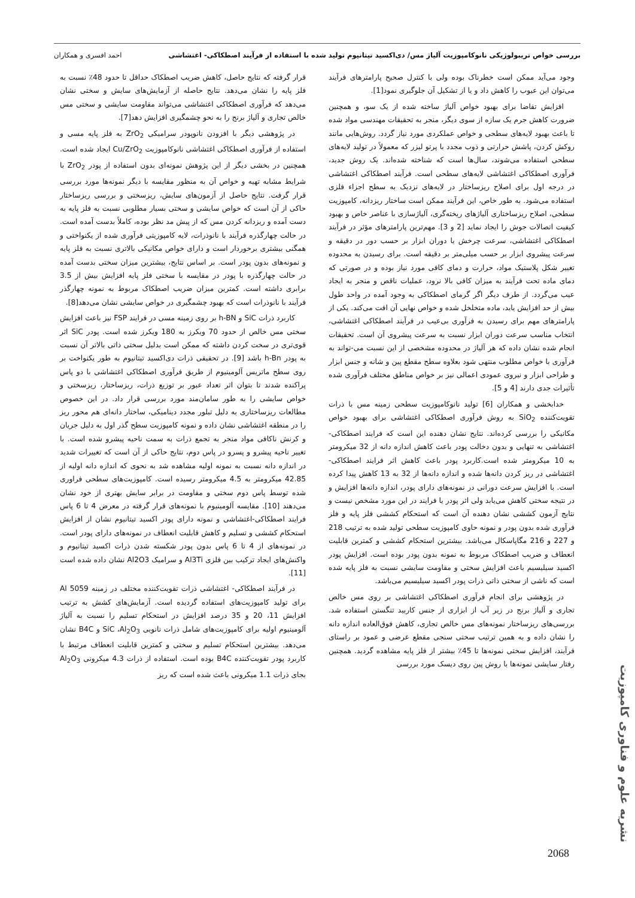بررسی خواص تریبولوژیکی نانوکامپوزیت آلیاژ مس/ دی‌اکسید تیتانیوم تولید شده با استفاده از فرآیند اصطکاکی- اغتشاشی احمد افسری و همکاران
وجود می‌آید ممکن است خطرناک بوده ولی با کنترل صحیح پارامترهای فرآیند می‌توان این عیوب را کاهش داد و یا از تشکیل آن جلوگیری نمود[1].
افزایش تقاضا برای بهبود خواص آلیاژ ساخته شده از یک سو، و همچنین ضرورت کاهش جرم یک سازه از سوی دیگر، منجر به تحقیقات مهندسی مواد شده تا باعث بهبود لایه‌های سطحی و خواص عملکردی مورد نیاز گردد. روش‌هایی مانند روکش کردن، پاشش حرارتی و ذوب مجدد با پرتو لیزر که معمولاً در تولید لایه‌های سطحی استفاده می‌شوند، سال‌ها است که شناخته شده‌اند. یک روش جدید، فرآوری اصطکاکی اغتشاشی لایه‌های سطحی است. فرآیند اصطکاکی اغتشاشی در درجه اول برای اصلاح ریزساختار در لایه‌های نزدیک به سطح اجزاء فلزی استفاده می‌شود. به طور خاص، این فرآیند ممکن است ساختار ریزدانه، کامپوزیت سطحی، اصلاح ریزساختاری آلیاژهای ریخته‌گری، آلیاژسازی با عناصر خاص و بهبود کیفیت اتصالات جوش را ایجاد نماید [2 و 3]. مهم‌ترین پارامترهای مؤثر در فرآیند اصطکاکی اغتشاشی، سرعت چرخش یا دوران ابزار بر حسب دور در دقیقه و سرعت پیشروی ابزار بر حسب میلی‌متر بر دقیقه است. برای رسیدن به محدوده تغییر شکل پلاستیک مواد، حرارت و دمای کافی مورد نیاز بوده و در صورتی که دمای ماده تحت فرآیند به میزان کافی بالا نرود، عملیات ناقص و منجر به ایجاد عیب می‌گردد. از طرف دیگر اگر گرمای اصطکاکی به وجود آمده در واحد طول بیش از حد افزایش یابد، ماده متخلخل شده و خواص نهایی آن افت می‌کند. یکی از پارامترهای مهم برای رسیدن به فرآوری بی‌عیب در فرآیند اصطکاکی اغتشاشی، انتخاب مناسب سرعت دوران ابزار نسبت به سرعت پیشروی آن است. تحقیقات انجام شده نشان داده که هر آلیاژ در محدوده مشخصی از این نسبت می-تواند به فرآوری با خواص مطلوب منتهی شود بعلاوه سطح مقطع پین و شانه و جنس ابزار و طراحی ابزار و نیروی عمودی اعمالی نیز بر خواص مناطق مختلف فرآوری شده تأثیرات جدی دارند [4 و 5].
خدابخشی و همکاران [6] تولید نانوکامپوزیت سطحی زمینه مس با ذرات تقویت‌کننده SiO<sub>2</sub> به روش فرآوری اصطکاکی اغتشاشی برای بهبود خواص مکانیکی را بررسی کرده‌اند. نتایج نشان دهنده این است که فرایند اصطکاکی-اغتشاشی به تنهایی و بدون دخالت پودر باعث کاهش اندازه دانه از 32 میکرومتر به 10 میکرومتر شده است.کاربرد پودر باعث کاهش اثر فرایند اصطکاکی-اغتشاشی در ریز کردن دانه‌ها شده و اندازه دانه‌ها از 32 به 13 کاهش پیدا کرده است. با افزایش سرعت دورانی در نمونه‌های دارای پودر، اندازه دانه‌ها افزایش و در نتیجه سختی کاهش می‌یابد ولی اثر پودر یا فرایند در این مورد مشخص نیست و نتایج آزمون کششی نشان دهنده آن است که استحکام کششی فلز پایه و فلز فرآوری شده بدون پودر و نمونه حاوی کامپوزیت سطحی تولید شده به ترتیب 218 و 227 و 216 مگاپاسکال می‌باشد. بیشترین استحکام کششی و کمترین قابلیت انعطاف و ضریب اصطکاک مربوط به نمونه بدون پودر بوده است. افزایش پودر اکسید سیلیسیم باعث افزایش سختی و مقاومت سایشی نسبت به فلز پایه شده است که ناشی از سختی ذاتی ذرات پودر اکسید سیلیسیم می‌باشد.
در پژوهشی برای انجام فرآوری اصطکاکی اغتشاشی بر روی مس خالص تجاری و آلیاژ برنج در زیر آب از ابزاری از جنس کاربید تنگستن استفاده شد. بررسی‌های ریزساختار نمونه‌های مس خالص تجاری، کاهش فوق‌العاده اندازه دانه را نشان داده و به همین ترتیب سختی سنجی مقطع عرضی و عمود بر راستای فرآیند، افزایش سختی نمونه‌ها تا 45٪ بیشتر از فلز پایه مشاهده گردید. همچنین رفتار سایشی نمونه‌ها با روش پین روی دیسک مورد بررسی
قرار گرفته که نتایج حاصل، کاهش ضریب اصطکاک حداقل تا حدود 48٪ نسبت به فلز پایه را نشان می‌دهد. نتایج حاصله از آزمایش‌های سایش و سختی نشان می‌دهد که فرآوری اصطکاکی اغتشاشی می‌تواند مقاومت سایشی و سختی مس خالص تجاری و آلیاژ برنج را به نحو چشمگیری افزایش دهد[7].
در پژوهشی دیگر با افزودن نانوپودر سرامیکی ZrO<sub>2</sub> به فلز پایه مسی و استفاده از فرآوری اصطکاکی اغتشاشی نانوکامپوزیت Cu/ZrO<sub>2</sub> ایجاد شده است. همچنین در بخشی دیگر از این پژوهش نمونه‌ای بدون استفاده از پودر ZrO<sub>2</sub> با شرایط مشابه تهیه و خواص آن به منظور مقایسه با دیگر نمونه‌ها مورد بررسی قرار گرفت. نتایج حاصل از آزمون‌های سایش، ریزسختی و بررسی ریزساختار حاکی از آن است که خواص سایشی و سختی بسیار مطلوبی نسبت به فلز پایه به دست آمده و ریزدانه کردن مس که از پیش مد نظر بوده، کاملاً بدست آمده است. در حالت چهارگذره فرآیند با نانوذرات، لایه کامپوزیتی فرآوری شده از یکنواختی و همگنی بیشتری برخوردار است و دارای خواص مکانیکی بالاتری نسبت به فلز پایه و نمونه‌های بدون پودر است. بر اساس نتایج، بیشترین میزان سختی بدست آمده در حالت چهارگذره با پودر در مقایسه با سختی فلز پایه افزایش بیش از 3.5 برابری داشته است. کمترین میزان ضریب اصطکاک مربوط به نمونه چهارگذر فرآیند با نانوذرات است که بهبود چشمگیری در خواص سایشی نشان می‌دهد[8].
کاربرد ذرات SiC و h-BN بر روی زمینه مسی در فرایند FSP نیز باعث افزایش سختی مس خالص از حدود 70 ویکرز به 180 ویکرز شده است. پودر SiC اثر قوی‌تری در سخت کردن داشته که ممکن است بدلیل سختی ذاتی بالاتر آن نسبت به پودر h-Bn باشد [9]. در تحقیقی ذرات دی‌اکسید تیتانیوم به طور یکنواخت بر روی سطح ماتریس آلومینیوم از طریق فرآوری اصطکاکی اغتشاشی با دو پاس پراکنده شدند تا بتوان اثر تعداد عبور بر توزیع ذرات، ریزساختار، ریزسختی و خواص سایشی را به طور سامان‌مند مورد بررسی قرار داد. در این خصوص مطالعات ریزساختاری به دلیل تبلور مجدد دینامیکی، ساختار دانه‌ای هم محور ریز را در منطقه اغتشاشی نشان داده و نمونه کامپوزیت سطح گذر اول به دلیل جریان و کرنش ناکافی مواد منجر به تجمع ذرات به سمت ناحیه پیشرو شده است. با تغییر ناحیه پیشرو و پسرو در پاس دوم، نتایج حاکی از آن است که تغییرات شدید در اندازه دانه نسبت به نمونه اولیه مشاهده شد به نحوی که اندازه دانه اولیه از 42.85 میکرومتر به 4.5 میکرومتر رسیده است. کامپوزیت‌های سطحی فراوری شده توسط پاس دوم سختی و مقاومت در برابر سایش بهتری از خود نشان می‌دهند [10]. مقایسه آلومینیوم با نمونه‌های قرار گرفته در معرض 4 تا 6 پاس فرایند اصطکاکی-اغتشاشی و نمونه دارای پودر اکسید تیتانیوم نشان از افزایش استحکام کششی و تسلیم و کاهش قابلیت انعطاف در نمونه‌های دارای پودر است. در نمونه‌های از 4 تا 6 پاس بدون پودر شکسته شدن ذرات اکسید تیتانیوم و واکنش‌های ایجاد ترکیب بین فلزی Al3Ti و سرامیک Al2O3 نشان داده شده است [11].
در فرآیند اصطکاکی- اغتشاشی ذرات تقویت‌کننده مختلف در زمینه Al 5059 برای تولید کامپوزیت‌های استفاده گردیده است. آزمایش‌های کشش به ترتیب افزایش 11، 20 و 35 درصد افزایش در استحکام تسلیم را نسبت به آلیاژ آلومینیوم اولیه برای کامپوزیت‌های شامل ذرات نانویی SiC ،Al<sub>2</sub>O<sub>3</sub> و B4C نشان می‌دهد. بیشترین استحکام تسلیم و سختی و کمترین قابلیت انعطاف مرتبط با کاربرد پودر تقویت‌کننده B4C بوده است. استفاده از ذرات 4.3 میکرونی Al<sub>2</sub>O<sub>3</sub> بجای ذرات 1.1 میکرونی باعث شده است که ریز
نشریه علوم و فناوری کامپوزیت
2068